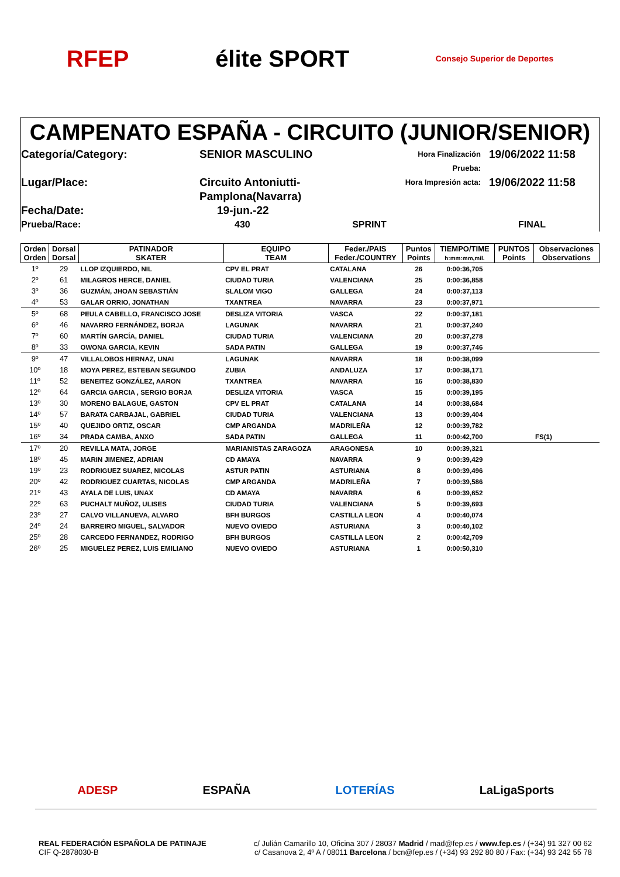RFEP élite SPORT Consejo Superior de Deportes
CAMPENATO ESPAÑA - CIRCUITO (JUNIOR/SENIOR)
Categoría/Category:
SENIOR MASCULINO
Hora Finalización Prueba:
19/06/2022 11:58
Lugar/Place:
Circuito Antoniutti-Pamplona(Navarra)
Hora Impresión acta:
19/06/2022 11:58
Fecha/Date:
19-jun.-22
Prueba/Race:
430 SPRINT
FINAL
| Orden Orden | Dorsal Dorsal | PATINADOR SKATER | EQUIPO TEAM | Feder./PAIS Feder./COUNTRY | Puntos Points | TIEMPO/TIME h:mm:mm,mil. | PUNTOS Points | Observaciones Observations |
| --- | --- | --- | --- | --- | --- | --- | --- | --- |
| 1º | 29 | LLOP IZQUIERDO, NIL | CPV EL PRAT | CATALANA | 26 | 0:00:36,705 | | |
| 2º | 61 | MILAGROS HERCE, DANIEL | CIUDAD TURIA | VALENCIANA | 25 | 0:00:36,858 | | |
| 3º | 36 | GUZMÁN, JHOAN SEBASTIÁN | SLALOM VIGO | GALLEGA | 24 | 0:00:37,113 | | |
| 4º | 53 | GALAR ORRIO, JONATHAN | TXANTREA | NAVARRA | 23 | 0:00:37,971 | | |
| 5º | 68 | PEULA CABELLO, FRANCISCO JOSE | DESLIZA VITORIA | VASCA | 22 | 0:00:37,181 | | |
| 6º | 46 | NAVARRO FERNÁNDEZ, BORJA | LAGUNAK | NAVARRA | 21 | 0:00:37,240 | | |
| 7º | 60 | MARTÍN GARCÍA, DANIEL | CIUDAD TURIA | VALENCIANA | 20 | 0:00:37,278 | | |
| 8º | 33 | OWONA GARCIA, KEVIN | SADA PATIN | GALLEGA | 19 | 0:00:37,746 | | |
| 9º | 47 | VILLALOBOS HERNAZ, UNAI | LAGUNAK | NAVARRA | 18 | 0:00:38,099 | | |
| 10º | 18 | MOYA PEREZ, ESTEBAN SEGUNDO | ZUBIA | ANDALUZA | 17 | 0:00:38,171 | | |
| 11º | 52 | BENEITEZ GONZÁLEZ, AARON | TXANTREA | NAVARRA | 16 | 0:00:38,830 | | |
| 12º | 64 | GARCIA GARCIA , SERGIO BORJA | DESLIZA VITORIA | VASCA | 15 | 0:00:39,195 | | |
| 13º | 30 | MORENO BALAGUE, GASTON | CPV EL PRAT | CATALANA | 14 | 0:00:38,684 | | |
| 14º | 57 | BARATA CARBAJAL, GABRIEL | CIUDAD TURIA | VALENCIANA | 13 | 0:00:39,404 | | |
| 15º | 40 | QUEJIDO ORTIZ, OSCAR | CMP ARGANDA | MADRILEÑA | 12 | 0:00:39,782 | | |
| 16º | 34 | PRADA CAMBA, ANXO | SADA PATIN | GALLEGA | 11 | 0:00:42,700 | | FS(1) |
| 17º | 20 | REVILLA MATA, JORGE | MARIANISTAS ZARAGOZA | ARAGONESA | 10 | 0:00:39,321 | | |
| 18º | 45 | MARIN JIMENEZ, ADRIAN | CD AMAYA | NAVARRA | 9 | 0:00:39,429 | | |
| 19º | 23 | RODRIGUEZ SUAREZ, NICOLAS | ASTUR PATIN | ASTURIANA | 8 | 0:00:39,496 | | |
| 20º | 42 | RODRIGUEZ CUARTAS, NICOLAS | CMP ARGANDA | MADRILEÑA | 7 | 0:00:39,586 | | |
| 21º | 43 | AYALA DE LUIS, UNAX | CD AMAYA | NAVARRA | 6 | 0:00:39,652 | | |
| 22º | 63 | PUCHALT MUÑOZ, ULISES | CIUDAD TURIA | VALENCIANA | 5 | 0:00:39,693 | | |
| 23º | 27 | CALVO VILLANUEVA, ALVARO | BFH BURGOS | CASTILLA LEON | 4 | 0:00:40,074 | | |
| 24º | 24 | BARREIRO MIGUEL, SALVADOR | NUEVO OVIEDO | ASTURIANA | 3 | 0:00:40,102 | | |
| 25º | 28 | CARCEDO FERNANDEZ, RODRIGO | BFH BURGOS | CASTILLA LEON | 2 | 0:00:42,709 | | |
| 26º | 25 | MIGUELEZ PEREZ, LUIS EMILIANO | NUEVO OVIEDO | ASTURIANA | 1 | 0:00:50,310 | | |
ADESP ESPAÑA LOTERÍAS LaLigaSports
REAL FEDERACIÓN ESPAÑOLA DE PATINAJE
CIF Q-2878030-B
c/ Julián Camarillo 10, Oficina 307 / 28037 Madrid / mad@fep.es / www.fep.es / (+34) 91 327 00 62
c/ Casanova 2, 4º A / 08011 Barcelona / bcn@fep.es / (+34) 93 292 80 80 / Fax: (+34) 93 242 55 78